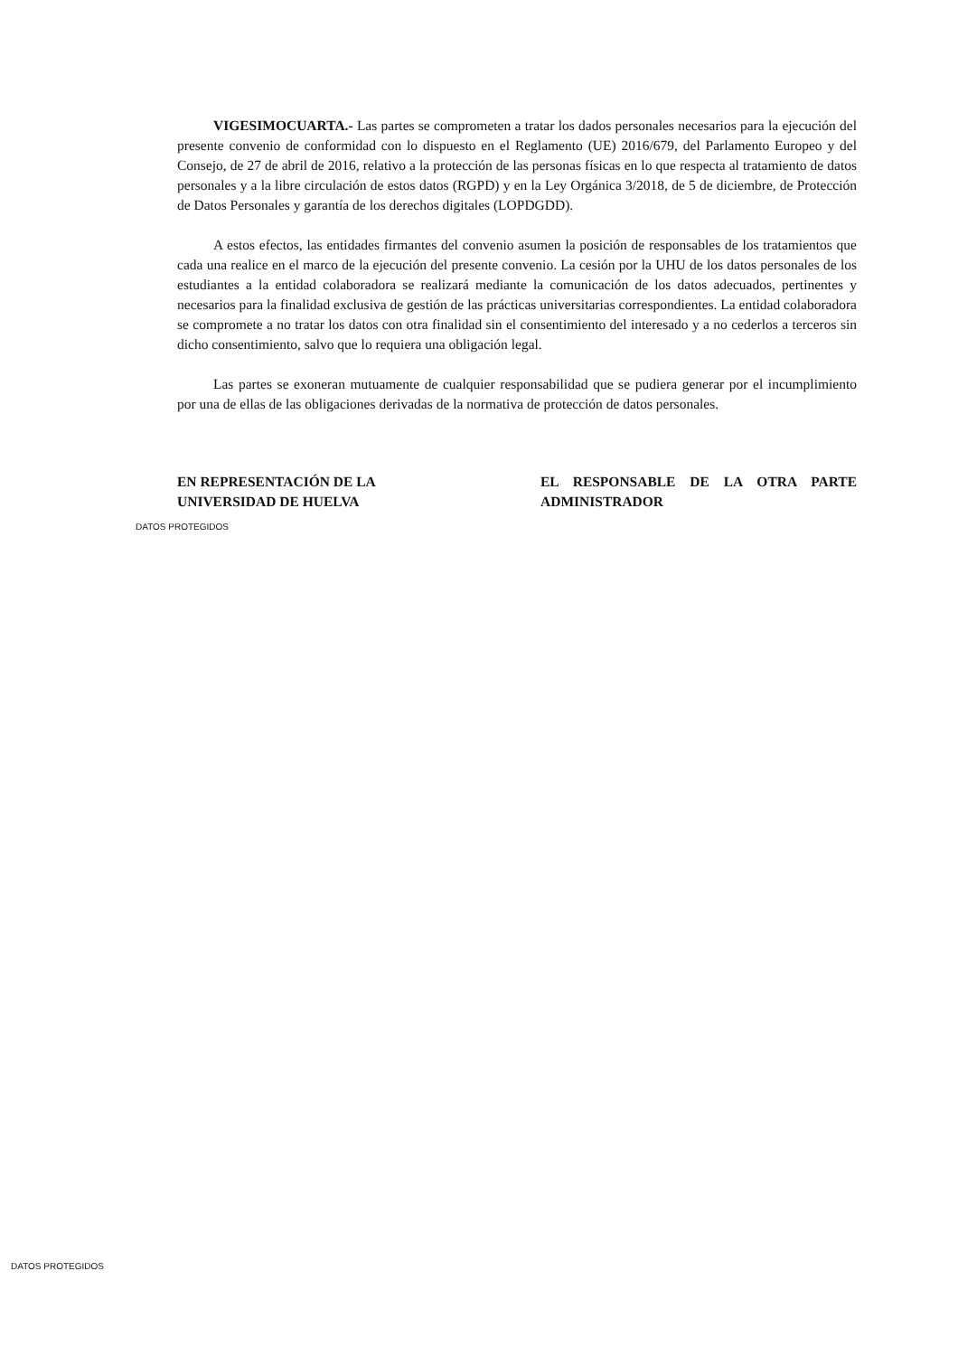VIGESIMOCUARTA.- Las partes se comprometen a tratar los dados personales necesarios para la ejecución del presente convenio de conformidad con lo dispuesto en el Reglamento (UE) 2016/679, del Parlamento Europeo y del Consejo, de 27 de abril de 2016, relativo a la protección de las personas físicas en lo que respecta al tratamiento de datos personales y a la libre circulación de estos datos (RGPD) y en la Ley Orgánica 3/2018, de 5 de diciembre, de Protección de Datos Personales y garantía de los derechos digitales (LOPDGDD).
A estos efectos, las entidades firmantes del convenio asumen la posición de responsables de los tratamientos que cada una realice en el marco de la ejecución del presente convenio. La cesión por la UHU de los datos personales de los estudiantes a la entidad colaboradora se realizará mediante la comunicación de los datos adecuados, pertinentes y necesarios para la finalidad exclusiva de gestión de las prácticas universitarias correspondientes. La entidad colaboradora se compromete a no tratar los datos con otra finalidad sin el consentimiento del interesado y a no cederlos a terceros sin dicho consentimiento, salvo que lo requiera una obligación legal.
Las partes se exoneran mutuamente de cualquier responsabilidad que se pudiera generar por el incumplimiento por una de ellas de las obligaciones derivadas de la normativa de protección de datos personales.
EN REPRESENTACIÓN DE LA
UNIVERSIDAD DE HUELVA
EL RESPONSABLE DE LA OTRA PARTE ADMINISTRADOR
DATOS PROTEGIDOS
DATOS PROTEGIDOS